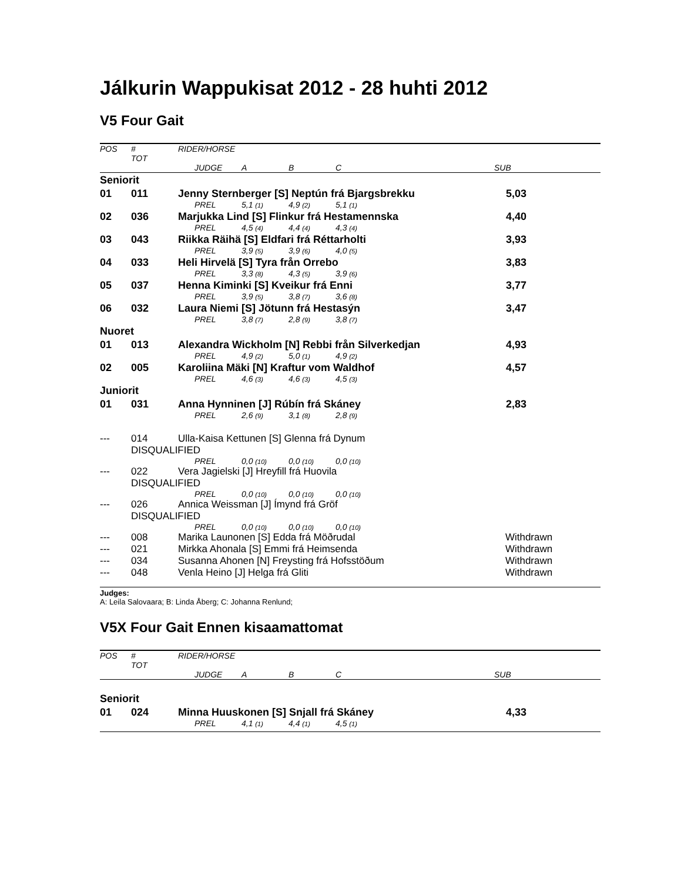Jálkurin Wappukisat 2012 - 28 huhti 2012
V5 Four Gait
| POS | # TOT | RIDER/HORSE | | | | | |
| | | | JUDGE | A | B | C | SUB |
| Seniorit | | | | | | | |
| 01 | 011 | Jenny Sternberger [S] Neptún frá Bjargsbrekku | | | | | 5,03 |
| | | | PREL | 5,1 (1) | 4,9 (2) | 5,1 (1) | |
| 02 | 036 | Marjukka Lind [S] Flinkur frá Hestamennska | | | | | 4,40 |
| | | | PREL | 4,5 (4) | 4,4 (4) | 4,3 (4) | |
| 03 | 043 | Riikka Räihä [S] Eldfari frá Réttarholti | | | | | 3,93 |
| | | | PREL | 3,9 (5) | 3,9 (6) | 4,0 (5) | |
| 04 | 033 | Heli Hirvelä [S] Tyra från Orrebo | | | | | 3,83 |
| | | | PREL | 3,3 (8) | 4,3 (5) | 3,9 (6) | |
| 05 | 037 | Henna Kiminki [S] Kveikur frá Enni | | | | | 3,77 |
| | | | PREL | 3,9 (5) | 3,8 (7) | 3,6 (8) | |
| 06 | 032 | Laura Niemi [S] Jötunn frá Hestasýn | | | | | 3,47 |
| | | | PREL | 3,8 (7) | 2,8 (9) | 3,8 (7) | |
| Nuoret | | | | | | | |
| 01 | 013 | Alexandra Wickholm [N] Rebbi från Silverkedjan | | | | | 4,93 |
| | | | PREL | 4,9 (2) | 5,0 (1) | 4,9 (2) | |
| 02 | 005 | Karoliina Mäki [N] Kraftur vom Waldhof | | | | | 4,57 |
| | | | PREL | 4,6 (3) | 4,6 (3) | 4,5 (3) | |
| Juniorit | | | | | | | |
| 01 | 031 | Anna Hynninen [J] Rúbín frá Skáney | | | | | 2,83 |
| | | | PREL | 2,6 (9) | 3,1 (8) | 2,8 (9) | |
| --- | 014 | Ulla-Kaisa Kettunen [S] Glenna frá Dynum | | | | | |
| | DISQUALIFIED | | | | | | |
| | | | PREL | 0,0 (10) | 0,0 (10) | 0,0 (10) | |
| --- | 022 | Vera Jagielski [J] Hreyfill frá Huovila | | | | | |
| | DISQUALIFIED | | | | | | |
| | | | PREL | 0,0 (10) | 0,0 (10) | 0,0 (10) | |
| --- | 026 | Annica Weissman [J] Ímynd frá Gröf | | | | | |
| | DISQUALIFIED | | | | | | |
| | | | PREL | 0,0 (10) | 0,0 (10) | 0,0 (10) | |
| --- | 008 | Marika Launonen [S] Edda frá Möðrudal | | | | | Withdrawn |
| --- | 021 | Mirkka Ahonala [S] Emmi frá Heimsenda | | | | | Withdrawn |
| --- | 034 | Susanna Ahonen [N] Freysting frá Hofsstöðum | | | | | Withdrawn |
| --- | 048 | Venla Heino [J] Helga frá Gliti | | | | | Withdrawn |
Judges:
A: Leila Salovaara; B: Linda Åberg; C: Johanna Renlund;
V5X Four Gait Ennen kisaamattomat
| POS | # TOT | RIDER/HORSE | | | | | |
| | | | JUDGE | A | B | C | SUB |
| Seniorit | | | | | | | |
| 01 | 024 | Minna Huuskonen [S] Snjall frá Skáney | | | | | 4,33 |
| | | | PREL | 4,1 (1) | 4,4 (1) | 4,5 (1) | |